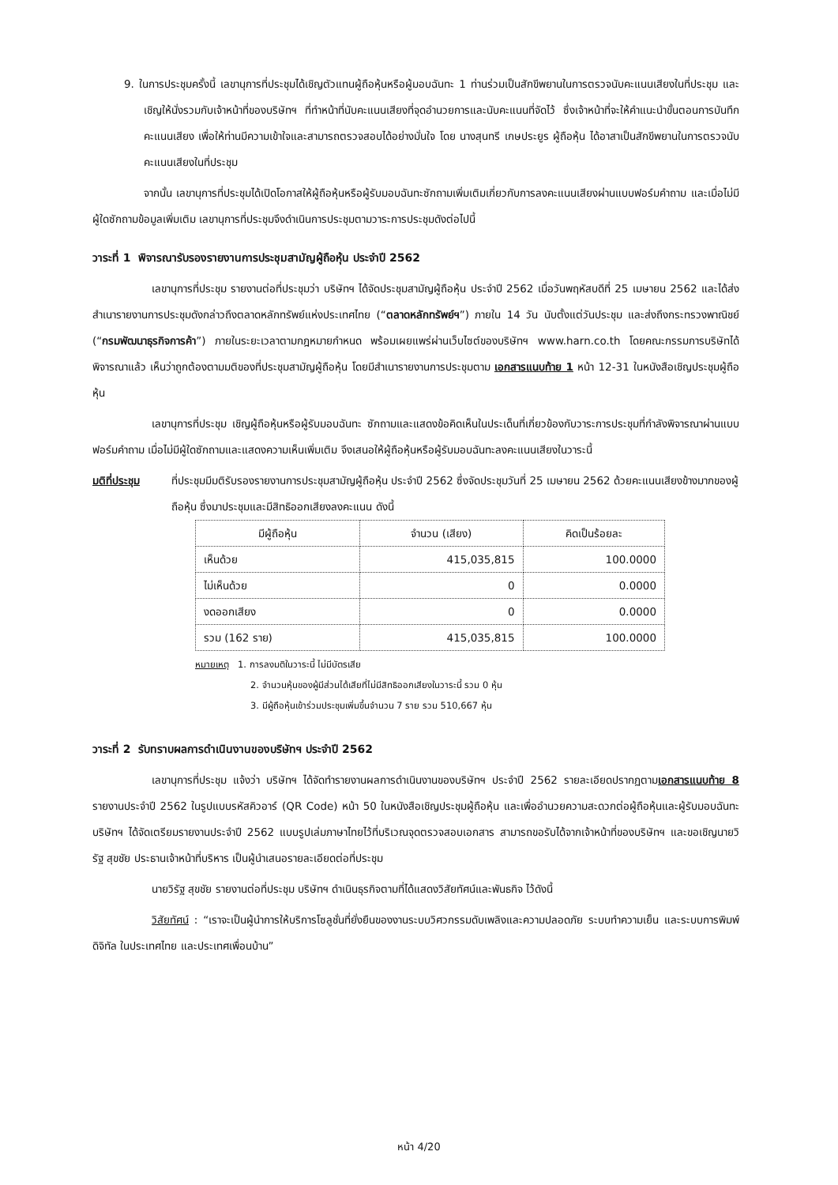9. ในการประชุมครั้งนี้ เลขานุการที่ประชุมได้เชิญตัวแทนผู้ถือหุ้นหรือผู้มอบฉันทะ 1 ท่านร่วมเป็นสักขีพยานในการตรวจนับคะแนนเสียงในที่ประชุม และเชิญให้นั่งรวมกับเจ้าหน้าที่ของบริษัทฯ ที่ทำหน้าที่นับคะแนนเสียงที่จุดอำนวยการและนับคะแนนที่จัดไว้ ซึ่งเจ้าหน้าที่จะให้คำแนะนำขั้นตอนการบันทึกคะแนนเสียง เพื่อให้ท่านมีความเข้าใจและสามารถตรวจสอบได้อย่างมั่นใจ โดย นางสุนทรี เกษประยูร ผู้ถือหุ้น ได้อาสาเป็นสักขีพยานในการตรวจนับคะแนนเสียงในที่ประชุม
จากนั้น เลขานุการที่ประชุมได้เปิดโอกาสให้ผู้ถือหุ้นหรือผู้รับมอบฉันทะซักถามเพิ่มเติมเกี่ยวกับการลงคะแนนเสียงผ่านแบบฟอร์มคำถาม และเมื่อไม่มีผู้ใดซักถามข้อมูลเพิ่มเติม เลขานุการที่ประชุมจึงดำเนินการประชุมตามวาระการประชุมดังต่อไปนี้
วาระที่ 1 พิจารณารับรองรายงานการประชุมสามัญผู้ถือหุ้น ประจำปี 2562
เลขานุการที่ประชุม รายงานต่อที่ประชุมว่า บริษัทฯ ได้จัดประชุมสามัญผู้ถือหุ้น ประจำปี 2562 เมื่อวันพฤหัสบดีที่ 25 เมษายน 2562 และได้ส่งสำเนารายงานการประชุมดังกล่าวถึงตลาดหลักทรัพย์แห่งประเทศไทย (“ตลาดหลักทรัพย์ฯ”) ภายใน 14 วัน นับตั้งแต่วันประชุม และส่งถึงกระทรวงพาณิชย์ (“กรมพัฒนาธุรกิจการค้า”) ภายในระยะเวลาตามกฎหมายกำหนด พร้อมเผยแพร่ผ่านเว็บไซต์ของบริษัทฯ www.harn.co.th โดยคณะกรรมการบริษัทได้พิจารณาแล้ว เห็นว่าถูกต้องตามมติของที่ประชุมสามัญผู้ถือหุ้น โดยมีสำเนารายงานการประชุมตาม เอกสารแนบท้าย 1 หน้า 12-31 ในหนังสือเชิญประชุมผู้ถือหุ้น
เลขานุการที่ประชุม เชิญผู้ถือหุ้นหรือผู้รับมอบฉันทะ ซักถามและแสดงข้อคิดเห็นในประเด็นที่เกี่ยวข้องกับวาระการประชุมที่กำลังพิจารณาผ่านแบบฟอร์มคำถาม เมื่อไม่มีผู้ใดซักถามและแสดงความเห็นเพิ่มเติม จึงเสนอให้ผู้ถือหุ้นหรือผู้รับมอบฉันทะลงคะแนนเสียงในวาระนี้
มติที่ประชุม ที่ประชุมมีมติรับรองรายงานการประชุมสามัญผู้ถือหุ้น ประจำปี 2562 ซึ่งจัดประชุมวันที่ 25 เมษายน 2562 ด้วยคะแนนเสียงข้างมากของผู้ถือหุ้น ซึ่งมาประชุมและมีสิทธิออกเสียงลงคะแนน ดังนี้
| มีผู้ถือหุ้น | จำนวน (เสียง) | คิดเป็นร้อยละ |
| --- | --- | --- |
| เห็นด้วย | 415,035,815 | 100.0000 |
| ไม่เห็นด้วย | 0 | 0.0000 |
| งดออกเสียง | 0 | 0.0000 |
| รวม (162 ราย) | 415,035,815 | 100.0000 |
หมายเหตุ 1. การลงมติในวาระนี้ ไม่มีบัตรเสีย
2. จำนวนหุ้นของผู้มีส่วนได้เสียที่ไม่มีสิทธิออกเสียงในวาระนี้ รวม 0 หุ้น
3. มีผู้ถือหุ้นเข้าร่วมประชุมเพิ่มขึ้นจำนวน 7 ราย รวม 510,667 หุ้น
วาระที่ 2 รับทราบผลการดำเนินงานของบริษัทฯ ประจำปี 2562
เลขานุการที่ประชุม แจ้งว่า บริษัทฯ ได้จัดทำรายงานผลการดำเนินงานของบริษัทฯ ประจำปี 2562 รายละเอียดปรากฏตามเอกสารแนบท้าย 8 รายงานประจำปี 2562 ในรูปแบบรหัสคิวอาร์ (QR Code) หน้า 50 ในหนังสือเชิญประชุมผู้ถือหุ้น และเพื่ออำนวยความสะดวกต่อผู้ถือหุ้นและผู้รับมอบฉันทะ บริษัทฯ ได้จัดเตรียมรายงานประจำปี 2562 แบบรูปเล่มภาษาไทยไว้ที่บริเวณจุดตรวจสอบเอกสาร สามารถขอรับได้จากเจ้าหน้าที่ของบริษัทฯ และขอเชิญนายวิรัฐ สุขชัย ประธานเจ้าหน้าที่บริหาร เป็นผู้นำเสนอรายละเอียดต่อที่ประชุม
นายวิรัฐ สุขชัย รายงานต่อที่ประชุม บริษัทฯ ดำเนินธุรกิจตามที่ได้แสดงวิสัยทัศน์และพันธกิจ ไว้ดังนี้
วิสัยทัศน์ : “เราจะเป็นผู้นำการให้บริการโซลูชั่นที่ยั่งยืนของงานระบบวิศวกรรมดับเพลิงและความปลอดภัย ระบบทำความเย็น และระบบการพิมพ์ดิจิทัล ในประเทศไทย และประเทศเพื่อนบ้าน”
หน้า 4/20